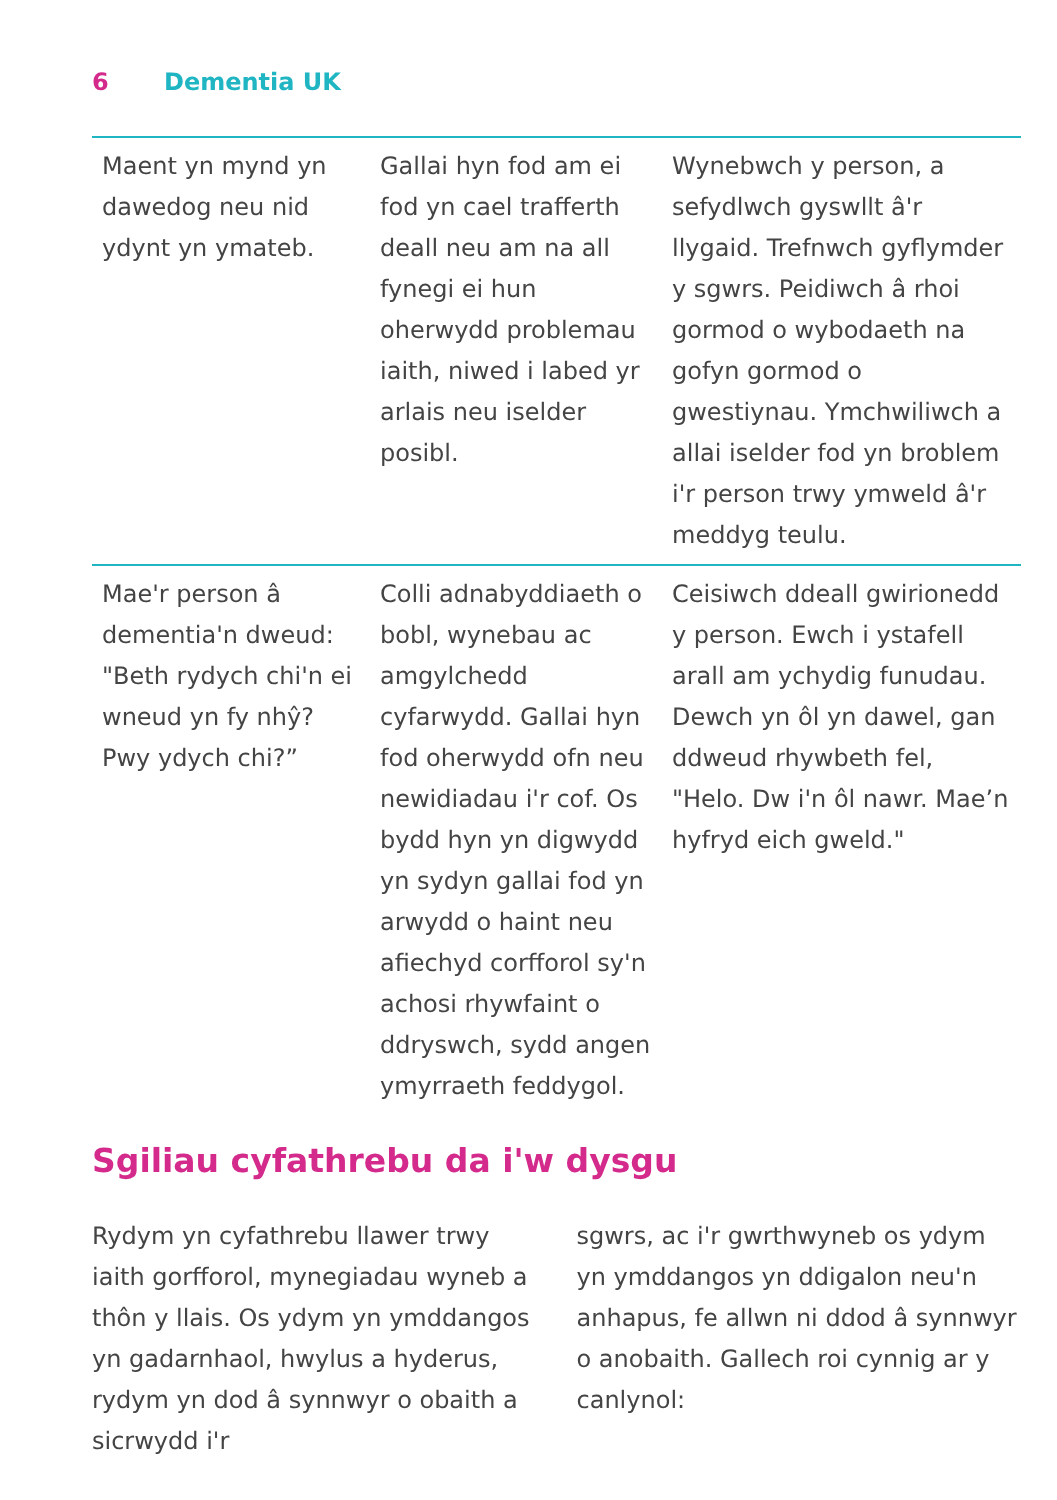6 Dementia UK
| Maent yn mynd yn dawedog neu nid ydynt yn ymateb. | Gallai hyn fod am ei fod yn cael trafferth deall neu am na all fynegi ei hun oherwydd problemau iaith, niwed i labed yr arlais neu iselder posibl. | Wynebwch y person, a sefydlwch gyswllt â'r llygaid. Trefnwch gyflymder y sgwrs. Peidiwch â rhoi gormod o wybodaeth na gofyn gormod o gwestiynau. Ymchwiliwch a allai iselder fod yn broblem i'r person trwy ymweld â'r meddyg teulu. |
| Mae'r person â dementia'n dweud: "Beth rydych chi'n ei wneud yn fy nhŷ? Pwy ydych chi?” | Colli adnabyddiaeth o bobl, wynebau ac amgylchedd cyfarwydd. Gallai hyn fod oherwydd ofn neu newidiadau i'r cof. Os bydd hyn yn digwydd yn sydyn gallai fod yn arwydd o haint neu afiechyd corfforol sy'n achosi rhywfaint o ddryswch, sydd angen ymyrraeth feddygol. | Ceisiwch ddeall gwirionedd y person. Ewch i ystafell arall am ychydig funudau. Dewch yn ôl yn dawel, gan ddweud rhywbeth fel, "Helo. Dw i'n ôl nawr. Mae’n hyfryd eich gweld." |
Sgiliau cyfathrebu da i'w dysgu
Rydym yn cyfathrebu llawer trwy iaith gorfforol, mynegiadau wyneb a thôn y llais. Os ydym yn ymddangos yn gadarnhaol, hwylus a hyderus, rydym yn dod â synnwyr o obaith a sicrwydd i'r
sgwrs, ac i'r gwrthwyneb os ydym yn ymddangos yn ddigalon neu'n anhapus, fe allwn ni ddod â synnwyr o anobaith. Gallech roi cynnig ar y canlynol: